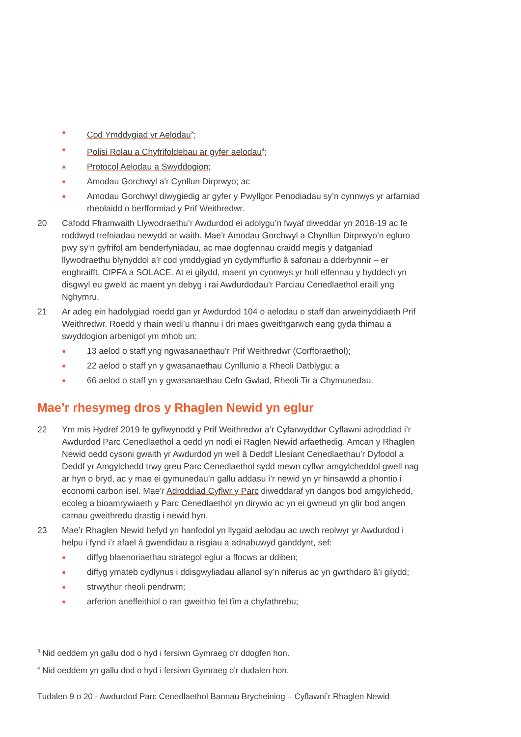● Cod Ymddygiad yr Aelodau<sup>3</sup>;
● Polisi Rolau a Chyfrifoldebau ar gyfer aelodau<sup>4</sup>;
● Protocol Aelodau a Swyddogion;
● Amodau Gorchwyl a'r Cynllun Dirprwyo; ac
● Amodau Gorchwyl diwygiedig ar gyfer y Pwyllgor Penodiadau sy’n cynnwys yr arfarniad rheolaidd o berfformiad y Prif Weithredwr.
20 Cafodd Fframwaith Llywodraethu’r Awdurdod ei adolygu’n fwyaf diweddar yn 2018-19 ac fe roddwyd trefniadau newydd ar waith. Mae’r Amodau Gorchwyl a Chynllun Dirprwyo’n egluro pwy sy’n gyfrifol am benderfyniadau, ac mae dogfennau craidd megis y datganiad llywodraethu blynyddol a’r cod ymddygiad yn cydymffurfio â safonau a dderbynnir – er enghraifft, CIPFA a SOLACE. At ei gilydd, maent yn cynnwys yr holl elfennau y byddech yn disgwyl eu gweld ac maent yn debyg i rai Awdurdodau’r Parciau Cenedlaethol eraill yng Nghymru.
21 Ar adeg ein hadolygiad roedd gan yr Awdurdod 104 o aelodau o staff dan arweinyddiaeth Prif Weithredwr. Roedd y rhain wedi’u rhannu i dri maes gweithgarwch eang gyda thimau a swyddogion arbenigol ym mhob un:
● 13 aelod o staff yng ngwasanaethau’r Prif Weithredwr (Corfforaethol);
● 22 aelod o staff yn y gwasanaethau Cynllunio a Rheoli Datblygu; a
● 66 aelod o staff yn y gwasanaethau Cefn Gwlad, Rheoli Tir a Chymunedau.
Mae’r rhesymeg dros y Rhaglen Newid yn eglur
22 Ym mis Hydref 2019 fe gyflwynodd y Prif Weithredwr a’r Cyfarwyddwr Cyflawni adroddiad i’r Awdurdod Parc Cenedlaethol a oedd yn nodi ei Raglen Newid arfaethedig. Amcan y Rhaglen Newid oedd cysoni gwaith yr Awdurdod yn well â Deddf Llesiant Cenedlaethau’r Dyfodol a Deddf yr Amgylchedd trwy greu Parc Cenedlaethol sydd mewn cyflwr amgylcheddol gwell nag ar hyn o bryd, ac y mae ei gymunedau’n gallu addasu i’r newid yn yr hinsawdd a phontio i economi carbon isel. Mae’r Adroddiad Cyflwr y Parc diweddaraf yn dangos bod amgylchedd, ecoleg a bioamrywiaeth y Parc Cenedlaethol yn dirywio ac yn ei gwneud yn glir bod angen camau gweithredu drastig i newid hyn.
23 Mae’r Rhaglen Newid hefyd yn hanfodol yn llygaid aelodau ac uwch reolwyr yr Awdurdod i helpu i fynd i’r afael â gwendidau a risgiau a adnabuwyd ganddynt, sef:
● diffyg blaenoriaethau strategol eglur a ffocws ar ddiben;
● diffyg ymateb cydlynus i ddisgwyliadau allanol sy’n niferus ac yn gwrthdaro â’i gilydd;
● strwythur rheoli pendrwm;
● arferion aneffeithiol o ran gweithio fel tîm a chyfathrebu;
<sup>3</sup> Nid oeddem yn gallu dod o hyd i fersiwn Gymraeg o'r ddogfen hon.
<sup>4</sup> Nid oeddem yn gallu dod o hyd i fersiwn Gymraeg o'r dudalen hon.
Tudalen 9 o 20 - Awdurdod Parc Cenedlaethol Bannau Brycheiniog – Cyflawni’r Rhaglen Newid